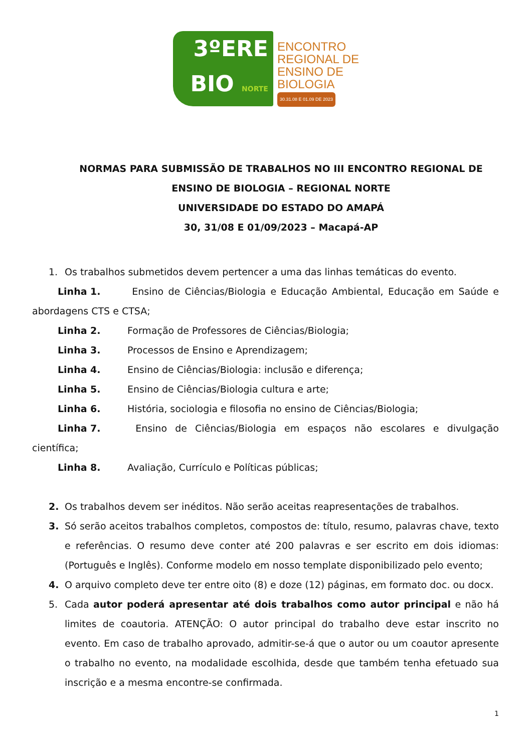3ºERE
BIO NORTE
ENCONTRO
REGIONAL DE
ENSINO DE
BIOLOGIA
30.31.08 E 01.09 DE 2023
NORMAS PARA SUBMISSÃO DE TRABALHOS NO III ENCONTRO REGIONAL DE ENSINO DE BIOLOGIA – REGIONAL NORTE
UNIVERSIDADE DO ESTADO DO AMAPÁ
30, 31/08 E 01/09/2023 – Macapá-AP
1. Os trabalhos submetidos devem pertencer a uma das linhas temáticas do evento.
Linha 1. Ensino de Ciências/Biologia e Educação Ambiental, Educação em Saúde e abordagens CTS e CTSA;
Linha 2. Formação de Professores de Ciências/Biologia;
Linha 3. Processos de Ensino e Aprendizagem;
Linha 4. Ensino de Ciências/Biologia: inclusão e diferença;
Linha 5. Ensino de Ciências/Biologia cultura e arte;
Linha 6. História, sociologia e filosofia no ensino de Ciências/Biologia;
Linha 7. Ensino de Ciências/Biologia em espaços não escolares e divulgação científica;
Linha 8. Avaliação, Currículo e Políticas públicas;
2. Os trabalhos devem ser inéditos. Não serão aceitas reapresentações de trabalhos.
3. Só serão aceitos trabalhos completos, compostos de: título, resumo, palavras chave, texto e referências. O resumo deve conter até 200 palavras e ser escrito em dois idiomas: (Português e Inglês). Conforme modelo em nosso template disponibilizado pelo evento;
4. O arquivo completo deve ter entre oito (8) e doze (12) páginas, em formato doc. ou docx.
5. Cada autor poderá apresentar até dois trabalhos como autor principal e não há limites de coautoria. ATENÇÃO: O autor principal do trabalho deve estar inscrito no evento. Em caso de trabalho aprovado, admitir-se-á que o autor ou um coautor apresente o trabalho no evento, na modalidade escolhida, desde que também tenha efetuado sua inscrição e a mesma encontre-se confirmada.
1